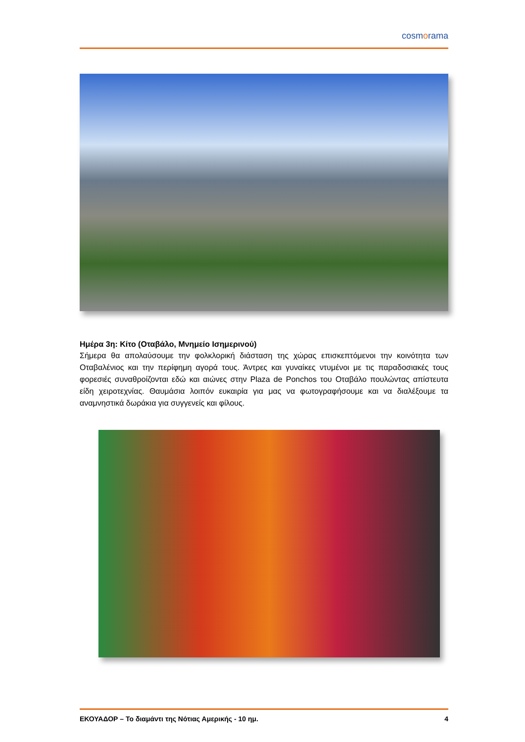cosmorama
Ημέρα 3η: Κίτο (Οταβάλο, Μνημείο Ισημερινού)
Σήμερα θα απολαύσουμε την φολκλορική διάσταση της χώρας επισκεπτόμενοι την κοινότητα των Οταβαλένιος και την περίφημη αγορά τους. Άντρες και γυναίκες ντυμένοι με τις παραδοσιακές τους φορεσιές συναθροίζονται εδώ και αιώνες στην Plaza de Ponchos του Οταβάλο πουλώντας απίστευτα είδη χειροτεχνίας. Θαυμάσια λοιπόν ευκαιρία για μας να φωτογραφήσουμε και να διαλέξουμε τα αναμνηστικά δωράκια για συγγενείς και φίλους.
ΕΚΟΥΑΔΟΡ – Το διαμάντι της Νότιας Αμερικής - 10 ημ. 4